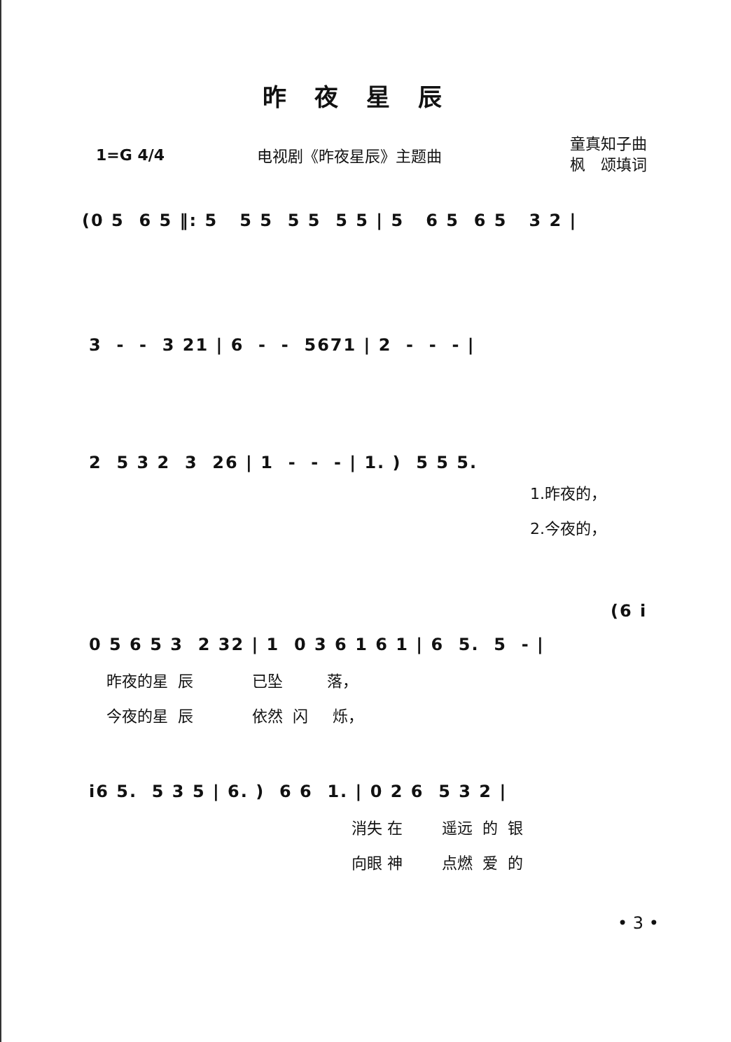昨夜星辰
1=G 4/4 电视剧《昨夜星辰》主题曲
童真知子曲
枫　颂填词
(0 5 6 5 ‖: 5 5 5 5 5 5 5 | 5 6 5 6 5 3 2 |
3 - - 3 21 | 6 - - 5671 | 2 - - - |
2 5 3 2 3 26 | 1 - - - | 1. ) 5 5 5.
1.昨夜的，
2.今夜的，
(6 i
0 5 6 5 3 2 32 | 1 0 3 6 1 6 1 | 6 5. 5 - |
昨夜的星 辰 已坠 落，
今夜的星 辰 依然 闪 烁，
i6 5. 5 3 5 | 6. ) 6 6 1. | 0 2 6 5 3 2 |
消失 在 遥远 的 银
向眼 神 点燃 爱 的
• 3 •